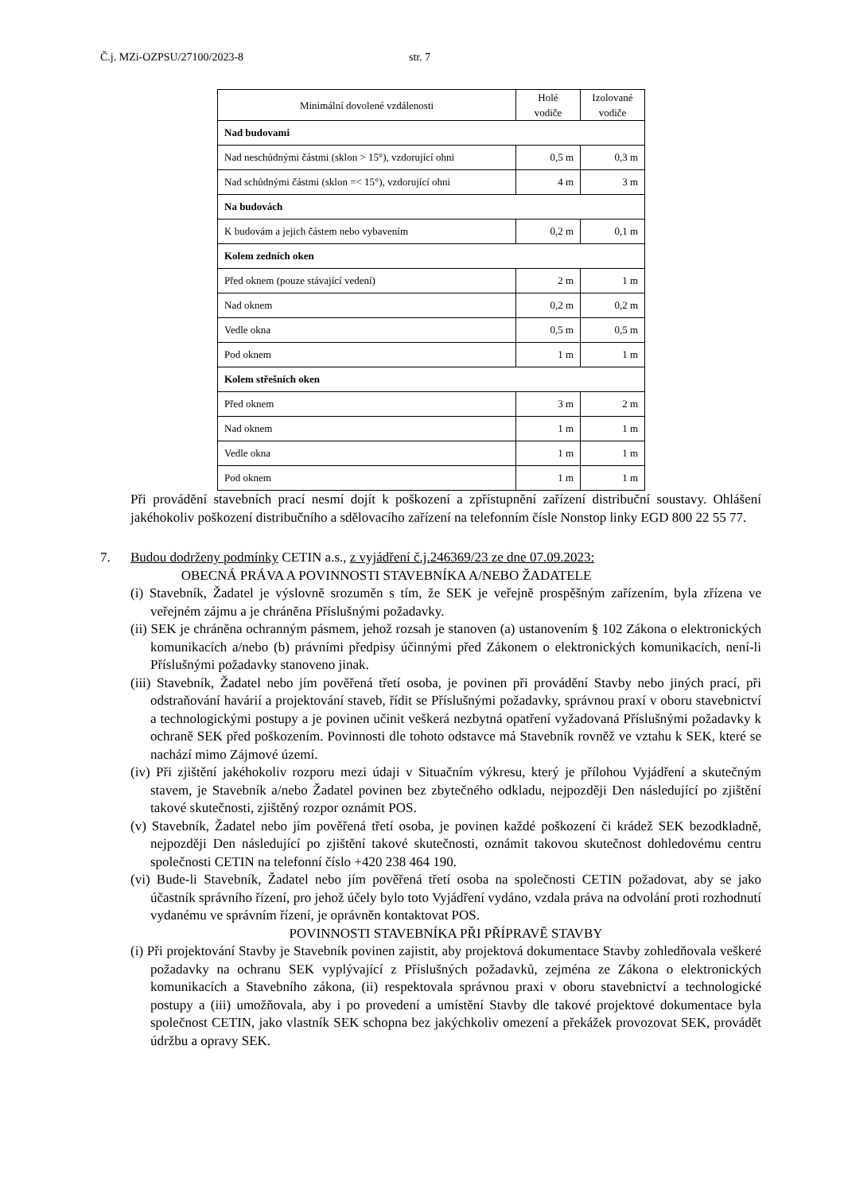Č.j. MZi-OZPSU/27100/2023-8 str. 7
| Minimální dovolené vzdálenosti | Holé vodiče | Izolované vodiče |
| --- | --- | --- |
| Nad budovami | | |
| Nad neschůdnými částmi (sklon > 15°), vzdorující ohni | 0,5 m | 0,3 m |
| Nad schůdnými částmi (sklon =< 15°), vzdorující ohni | 4 m | 3 m |
| Na budovách | | |
| K budovám a jejich částem nebo vybavením | 0,2 m | 0,1 m |
| Kolem zedních oken | | |
| Před oknem (pouze stávající vedení) | 2 m | 1 m |
| Nad oknem | 0,2 m | 0,2 m |
| Vedle okna | 0,5 m | 0,5 m |
| Pod oknem | 1 m | 1 m |
| Kolem střešních oken | | |
| Před oknem | 3 m | 2 m |
| Nad oknem | 1 m | 1 m |
| Vedle okna | 1 m | 1 m |
| Pod oknem | 1 m | 1 m |
Při provádění stavebních prací nesmí dojít k poškození a zpřístupnění zařízení distribuční soustavy. Ohlášení jakéhokoliv poškození distribučního a sdělovacího zařízení na telefonním čísle Nonstop linky EGD 800 22 55 77.
7. Budou dodrženy podmínky CETIN a.s., z vyjádření č.j.246369/23 ze dne 07.09.2023:
OBECNÁ PRÁVA A POVINNOSTI STAVEBNÍKA A/NEBO ŽADATELE
(i) Stavebník, Žadatel je výslovně srozuměn s tím, že SEK je veřejně prospěšným zařízením, byla zřízena ve veřejném zájmu a je chráněna Příslušnými požadavky.
(ii) SEK je chráněna ochranným pásmem, jehož rozsah je stanoven (a) ustanovením § 102 Zákona o elektronických komunikacích a/nebo (b) právními předpisy účinnými před Zákonem o elektronických komunikacích, není-li Příslušnými požadavky stanoveno jinak.
(iii) Stavebník, Žadatel nebo jím pověřená třetí osoba, je povinen při provádění Stavby nebo jiných prací, při odstraňování havárií a projektování staveb, řídit se Příslušnými požadavky, správnou praxí v oboru stavebnictví a technologickými postupy a je povinen učinit veškerá nezbytná opatření vyžadovaná Příslušnými požadavky k ochraně SEK před poškozením. Povinnosti dle tohoto odstavce má Stavebník rovněž ve vztahu k SEK, které se nachází mimo Zájmové území.
(iv) Při zjištění jakéhokoliv rozporu mezi údaji v Situačním výkresu, který je přílohou Vyjádření a skutečným stavem, je Stavebník a/nebo Žadatel povinen bez zbytečného odkladu, nejpozději Den následující po zjištění takové skutečnosti, zjištěný rozpor oznámit POS.
(v) Stavebník, Žadatel nebo jím pověřená třetí osoba, je povinen každé poškození či krádež SEK bezodkladně, nejpozději Den následující po zjištění takové skutečnosti, oznámit takovou skutečnost dohledovému centru společnosti CETIN na telefonní číslo +420 238 464 190.
(vi) Bude-li Stavebník, Žadatel nebo jím pověřená třetí osoba na společnosti CETIN požadovat, aby se jako účastník správního řízení, pro jehož účely bylo toto Vyjádření vydáno, vzdala práva na odvolání proti rozhodnutí vydanému ve správním řízení, je oprávněn kontaktovat POS.
POVINNOSTI STAVEBNÍKA PŘI PŘÍPRAVĚ STAVBY
(i) Při projektování Stavby je Stavebník povinen zajistit, aby projektová dokumentace Stavby zohledňovala veškeré požadavky na ochranu SEK vyplývající z Příslušných požadavků, zejména ze Zákona o elektronických komunikacích a Stavebního zákona, (ii) respektovala správnou praxi v oboru stavebnictví a technologické postupy a (iii) umožňovala, aby i po provedení a umístění Stavby dle takové projektové dokumentace byla společnost CETIN, jako vlastník SEK schopna bez jakýchkoliv omezení a překážek provozovat SEK, provádět údržbu a opravy SEK.